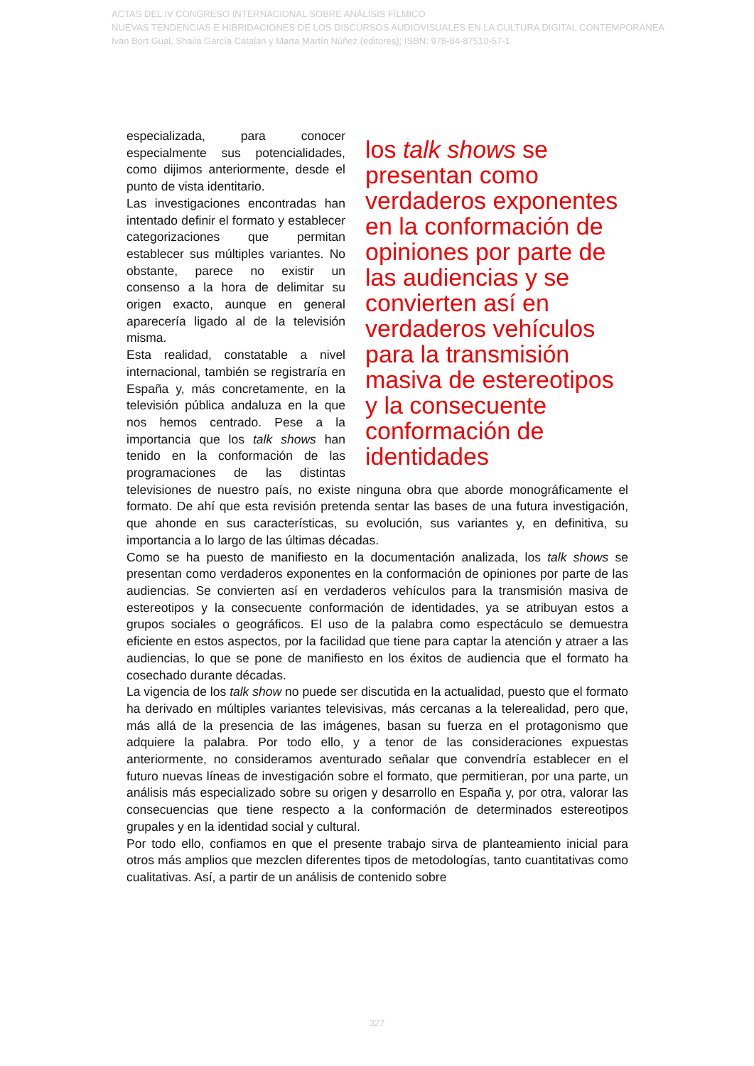ACTAS DEL IV CONGRESO INTERNACIONAL SOBRE ANÁLISIS FÍLMICO
NUEVAS TENDENCIAS E HIBRIDACIONES DE LOS DISCURSOS AUDIOVISUALES EN LA CULTURA DIGITAL CONTEMPORÁNEA
Iván Bort Gual, Shaila García Catalán y Marta Martín Núñez (editores); ISBN: 978-84-87510-57-1
los talk shows se presentan como verdaderos exponentes en la conformación de opiniones por parte de las audiencias y se convierten así en verdaderos vehículos para la transmisión masiva de estereotipos y la consecuente conformación de identidades
especializada, para conocer especialmente sus potencialidades, como dijimos anteriormente, desde el punto de vista identitario.
Las investigaciones encontradas han intentado definir el formato y establecer categorizaciones que permitan establecer sus múltiples variantes. No obstante, parece no existir un consenso a la hora de delimitar su origen exacto, aunque en general aparecería ligado al de la televisión misma.
Esta realidad, constatable a nivel internacional, también se registraría en España y, más concretamente, en la televisión pública andaluza en la que nos hemos centrado. Pese a la importancia que los talk shows han tenido en la conformación de las programaciones de las distintas televisiones de nuestro país, no existe ninguna obra que aborde monográficamente el formato. De ahí que esta revisión pretenda sentar las bases de una futura investigación, que ahonde en sus características, su evolución, sus variantes y, en definitiva, su importancia a lo largo de las últimas décadas.
Como se ha puesto de manifiesto en la documentación analizada, los talk shows se presentan como verdaderos exponentes en la conformación de opiniones por parte de las audiencias. Se convierten así en verdaderos vehículos para la transmisión masiva de estereotipos y la consecuente conformación de identidades, ya se atribuyan estos a grupos sociales o geográficos. El uso de la palabra como espectáculo se demuestra eficiente en estos aspectos, por la facilidad que tiene para captar la atención y atraer a las audiencias, lo que se pone de manifiesto en los éxitos de audiencia que el formato ha cosechado durante décadas.
La vigencia de los talk show no puede ser discutida en la actualidad, puesto que el formato ha derivado en múltiples variantes televisivas, más cercanas a la telerealidad, pero que, más allá de la presencia de las imágenes, basan su fuerza en el protagonismo que adquiere la palabra. Por todo ello, y a tenor de las consideraciones expuestas anteriormente, no consideramos aventurado señalar que convendría establecer en el futuro nuevas líneas de investigación sobre el formato, que permitieran, por una parte, un análisis más especializado sobre su origen y desarrollo en España y, por otra, valorar las consecuencias que tiene respecto a la conformación de determinados estereotipos grupales y en la identidad social y cultural.
Por todo ello, confiamos en que el presente trabajo sirva de planteamiento inicial para otros más amplios que mezclen diferentes tipos de metodologías, tanto cuantitativas como cualitativas. Así, a partir de un análisis de contenido sobre
327